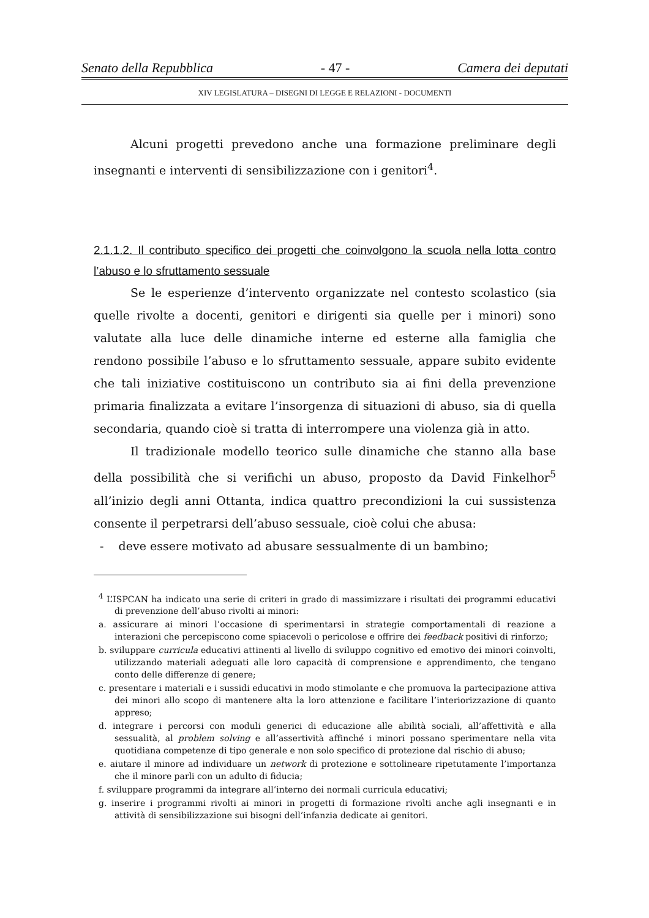Senato della Repubblica - 47 - Camera dei deputati
XIV LEGISLATURA – DISEGNI DI LEGGE E RELAZIONI - DOCUMENTI
Alcuni progetti prevedono anche una formazione preliminare degli insegnanti e interventi di sensibilizzazione con i genitori<sup>4</sup>.
2.1.1.2. Il contributo specifico dei progetti che coinvolgono la scuola nella lotta contro l’abuso e lo sfruttamento sessuale
Se le esperienze d’intervento organizzate nel contesto scolastico (sia quelle rivolte a docenti, genitori e dirigenti sia quelle per i minori) sono valutate alla luce delle dinamiche interne ed esterne alla famiglia che rendono possibile l’abuso e lo sfruttamento sessuale, appare subito evidente che tali iniziative costituiscono un contributo sia ai fini della prevenzione primaria finalizzata a evitare l’insorgenza di situazioni di abuso, sia di quella secondaria, quando cioè si tratta di interrompere una violenza già in atto.
Il tradizionale modello teorico sulle dinamiche che stanno alla base della possibilità che si verifichi un abuso, proposto da David Finkelhor<sup>5</sup> all’inizio degli anni Ottanta, indica quattro precondizioni la cui sussistenza consente il perpetrarsi dell’abuso sessuale, cioè colui che abusa:
- deve essere motivato ad abusare sessualmente di un bambino;
<sup>4</sup> L’ISPCAN ha indicato una serie di criteri in grado di massimizzare i risultati dei programmi educativi di prevenzione dell’abuso rivolti ai minori:
a. assicurare ai minori l’occasione di sperimentarsi in strategie comportamentali di reazione a interazioni che percepiscono come spiacevoli o pericolose e offrire dei feedback positivi di rinforzo;
b. sviluppare curricula educativi attinenti al livello di sviluppo cognitivo ed emotivo dei minori coinvolti, utilizzando materiali adeguati alle loro capacità di comprensione e apprendimento, che tengano conto delle differenze di genere;
c. presentare i materiali e i sussidi educativi in modo stimolante e che promuova la partecipazione attiva dei minori allo scopo di mantenere alta la loro attenzione e facilitare l’interiorizzazione di quanto appreso;
d. integrare i percorsi con moduli generici di educazione alle abilità sociali, all’affettività e alla sessualità, al problem solving e all’assertività affinché i minori possano sperimentare nella vita quotidiana competenze di tipo generale e non solo specifico di protezione dal rischio di abuso;
e. aiutare il minore ad individuare un network di protezione e sottolineare ripetutamente l’importanza che il minore parli con un adulto di fiducia;
f. sviluppare programmi da integrare all’interno dei normali curricula educativi;
g. inserire i programmi rivolti ai minori in progetti di formazione rivolti anche agli insegnanti e in attività di sensibilizzazione sui bisogni dell’infanzia dedicate ai genitori.